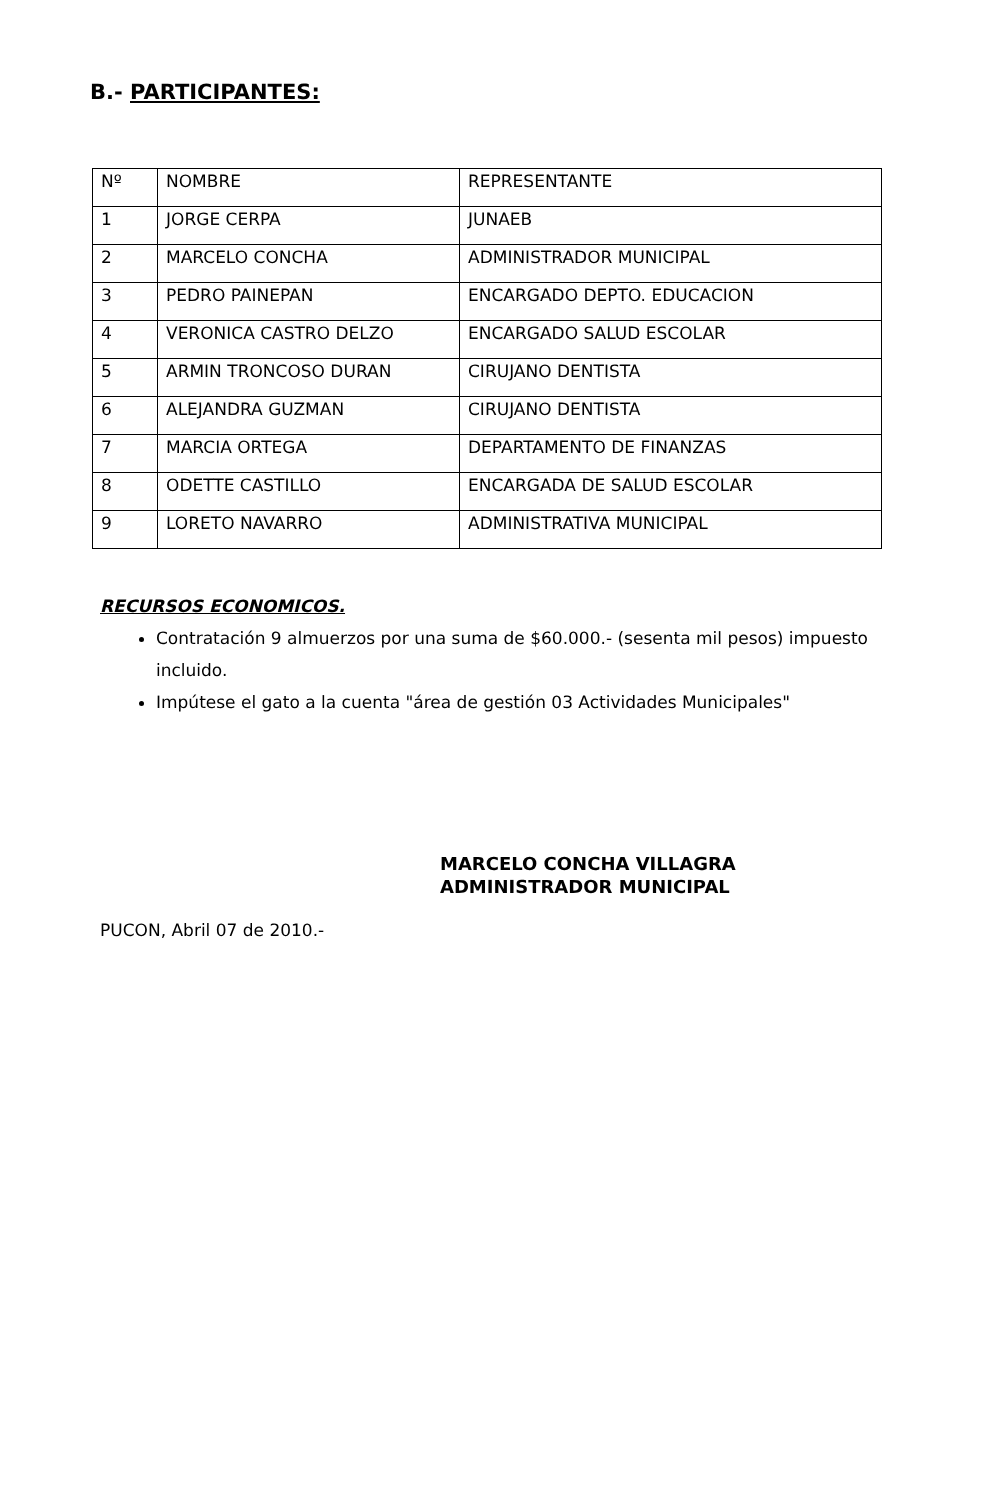B.- PARTICIPANTES:
| Nº | NOMBRE | REPRESENTANTE |
| 1 | JORGE CERPA | JUNAEB |
| 2 | MARCELO CONCHA | ADMINISTRADOR MUNICIPAL |
| 3 | PEDRO PAINEPAN | ENCARGADO DEPTO. EDUCACION |
| 4 | VERONICA CASTRO DELZO | ENCARGADO SALUD ESCOLAR |
| 5 | ARMIN TRONCOSO DURAN | CIRUJANO DENTISTA |
| 6 | ALEJANDRA GUZMAN | CIRUJANO DENTISTA |
| 7 | MARCIA ORTEGA | DEPARTAMENTO DE FINANZAS |
| 8 | ODETTE CASTILLO | ENCARGADA DE SALUD ESCOLAR |
| 9 | LORETO NAVARRO | ADMINISTRATIVA MUNICIPAL |
RECURSOS ECONOMICOS.
Contratación 9 almuerzos por una suma de $60.000.- (sesenta mil pesos) impuesto incluido.
Impútese el gato a la cuenta "área de gestión 03 Actividades Municipales"
MARCELO CONCHA VILLAGRA
ADMINISTRADOR MUNICIPAL
PUCON, Abril 07 de 2010.-